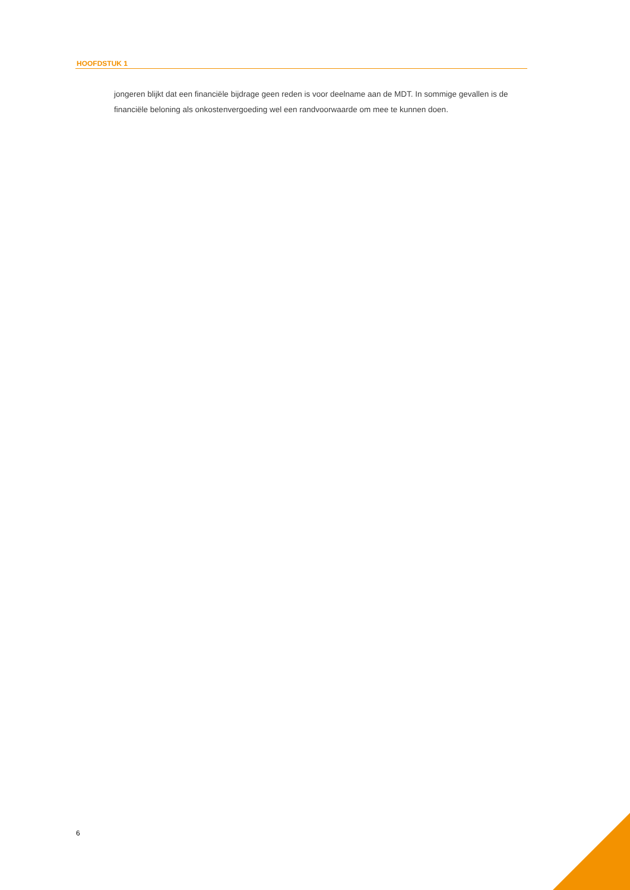HOOFDSTUK 1
jongeren blijkt dat een financiële bijdrage geen reden is voor deelname aan de MDT. In sommige gevallen is de financiële beloning als onkostenvergoeding wel een randvoorwaarde om mee te kunnen doen.
6